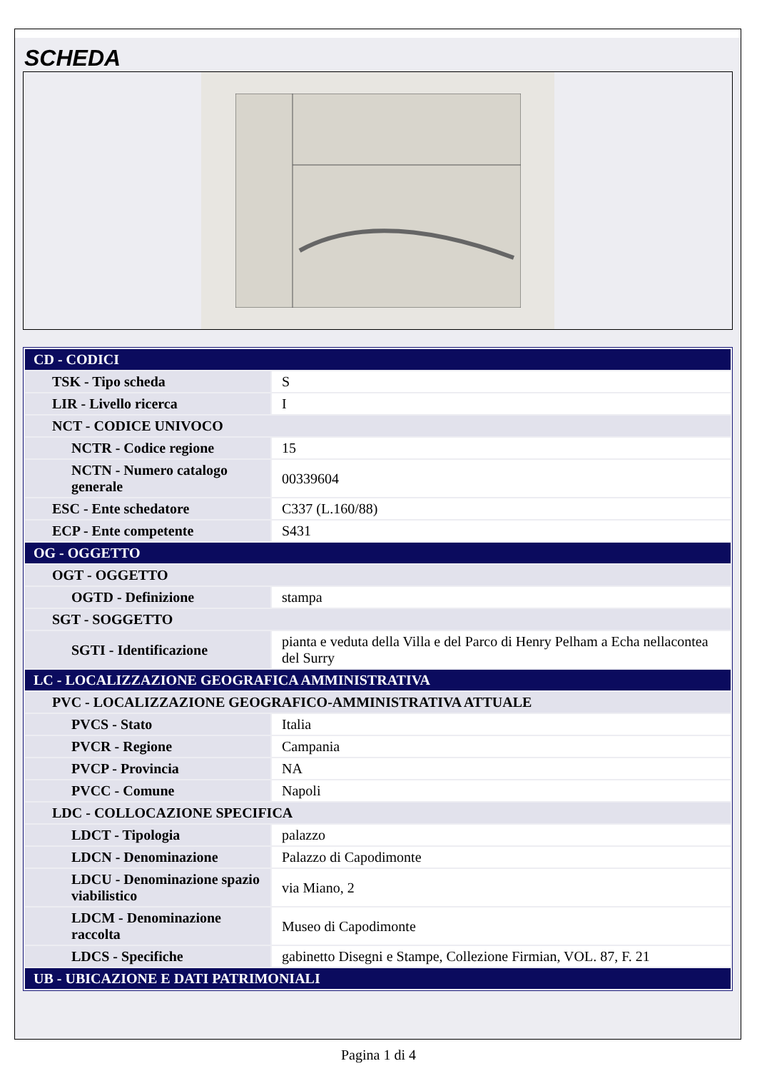SCHEDA
| CD - CODICI | |
| TSK - Tipo scheda | S |
| LIR - Livello ricerca | I |
| NCT - CODICE UNIVOCO | |
| NCTR - Codice regione | 15 |
| NCTN - Numero catalogo generale | 00339604 |
| ESC - Ente schedatore | C337 (L.160/88) |
| ECP - Ente competente | S431 |
| OG - OGGETTO | |
| OGT - OGGETTO | |
| OGTD - Definizione | stampa |
| SGT - SOGGETTO | |
| SGTI - Identificazione | pianta e veduta della Villa e del Parco di Henry Pelham a Echa nellacontea del Surry |
| LC - LOCALIZZAZIONE GEOGRAFICA AMMINISTRATIVA | |
| PVC - LOCALIZZAZIONE GEOGRAFICO-AMMINISTRATIVA ATTUALE | |
| PVCS - Stato | Italia |
| PVCR - Regione | Campania |
| PVCP - Provincia | NA |
| PVCC - Comune | Napoli |
| LDC - COLLOCAZIONE SPECIFICA | |
| LDCT - Tipologia | palazzo |
| LDCN - Denominazione | Palazzo di Capodimonte |
| LDCU - Denominazione spazio viabilistico | via Miano, 2 |
| LDCM - Denominazione raccolta | Museo di Capodimonte |
| LDCS - Specifiche | gabinetto Disegni e Stampe, Collezione Firmian, VOL. 87, F. 21 |
| UB - UBICAZIONE E DATI PATRIMONIALI | |
Pagina 1 di 4